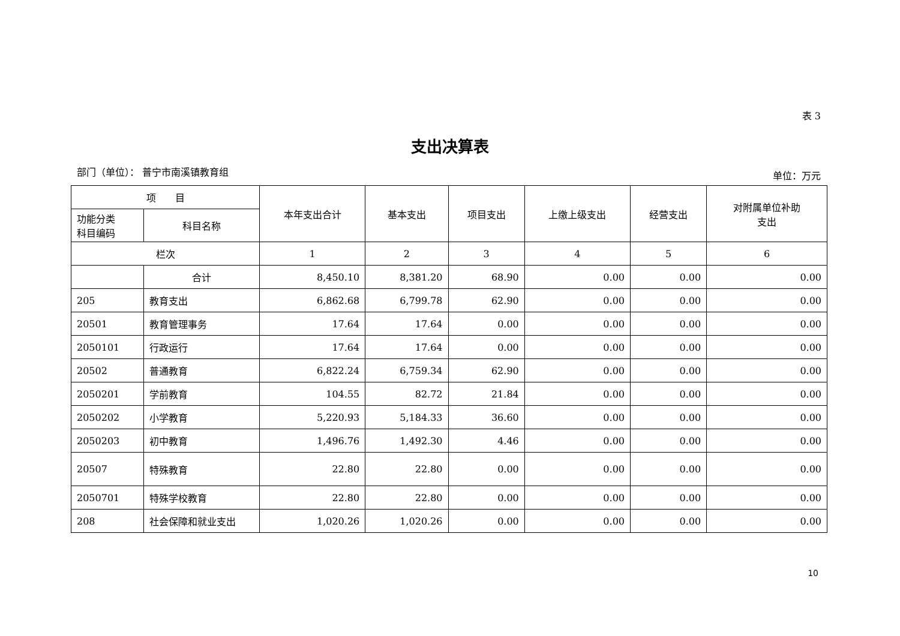表 3
支出决算表
部门（单位）： 普宁市南溪镇教育组 单位：万元
| 项 目 | | 本年支出合计 | 基本支出 | 项目支出 | 上缴上级支出 | 经营支出 | 对附属单位补助 支出 |
| --- | --- | --- | --- | --- | --- | --- | --- |
| 功能分类 科目编码 | 科目名称 | | | | | | |
| 栏次 | | 1 | 2 | 3 | 4 | 5 | 6 |
| | 合计 | 8,450.10 | 8,381.20 | 68.90 | 0.00 | 0.00 | 0.00 |
| 205 | 教育支出 | 6,862.68 | 6,799.78 | 62.90 | 0.00 | 0.00 | 0.00 |
| 20501 | 教育管理事务 | 17.64 | 17.64 | 0.00 | 0.00 | 0.00 | 0.00 |
| 2050101 | 行政运行 | 17.64 | 17.64 | 0.00 | 0.00 | 0.00 | 0.00 |
| 20502 | 普通教育 | 6,822.24 | 6,759.34 | 62.90 | 0.00 | 0.00 | 0.00 |
| 2050201 | 学前教育 | 104.55 | 82.72 | 21.84 | 0.00 | 0.00 | 0.00 |
| 2050202 | 小学教育 | 5,220.93 | 5,184.33 | 36.60 | 0.00 | 0.00 | 0.00 |
| 2050203 | 初中教育 | 1,496.76 | 1,492.30 | 4.46 | 0.00 | 0.00 | 0.00 |
| 20507 | 特殊教育 | 22.80 | 22.80 | 0.00 | 0.00 | 0.00 | 0.00 |
| 2050701 | 特殊学校教育 | 22.80 | 22.80 | 0.00 | 0.00 | 0.00 | 0.00 |
| 208 | 社会保障和就业支出 | 1,020.26 | 1,020.26 | 0.00 | 0.00 | 0.00 | 0.00 |
10